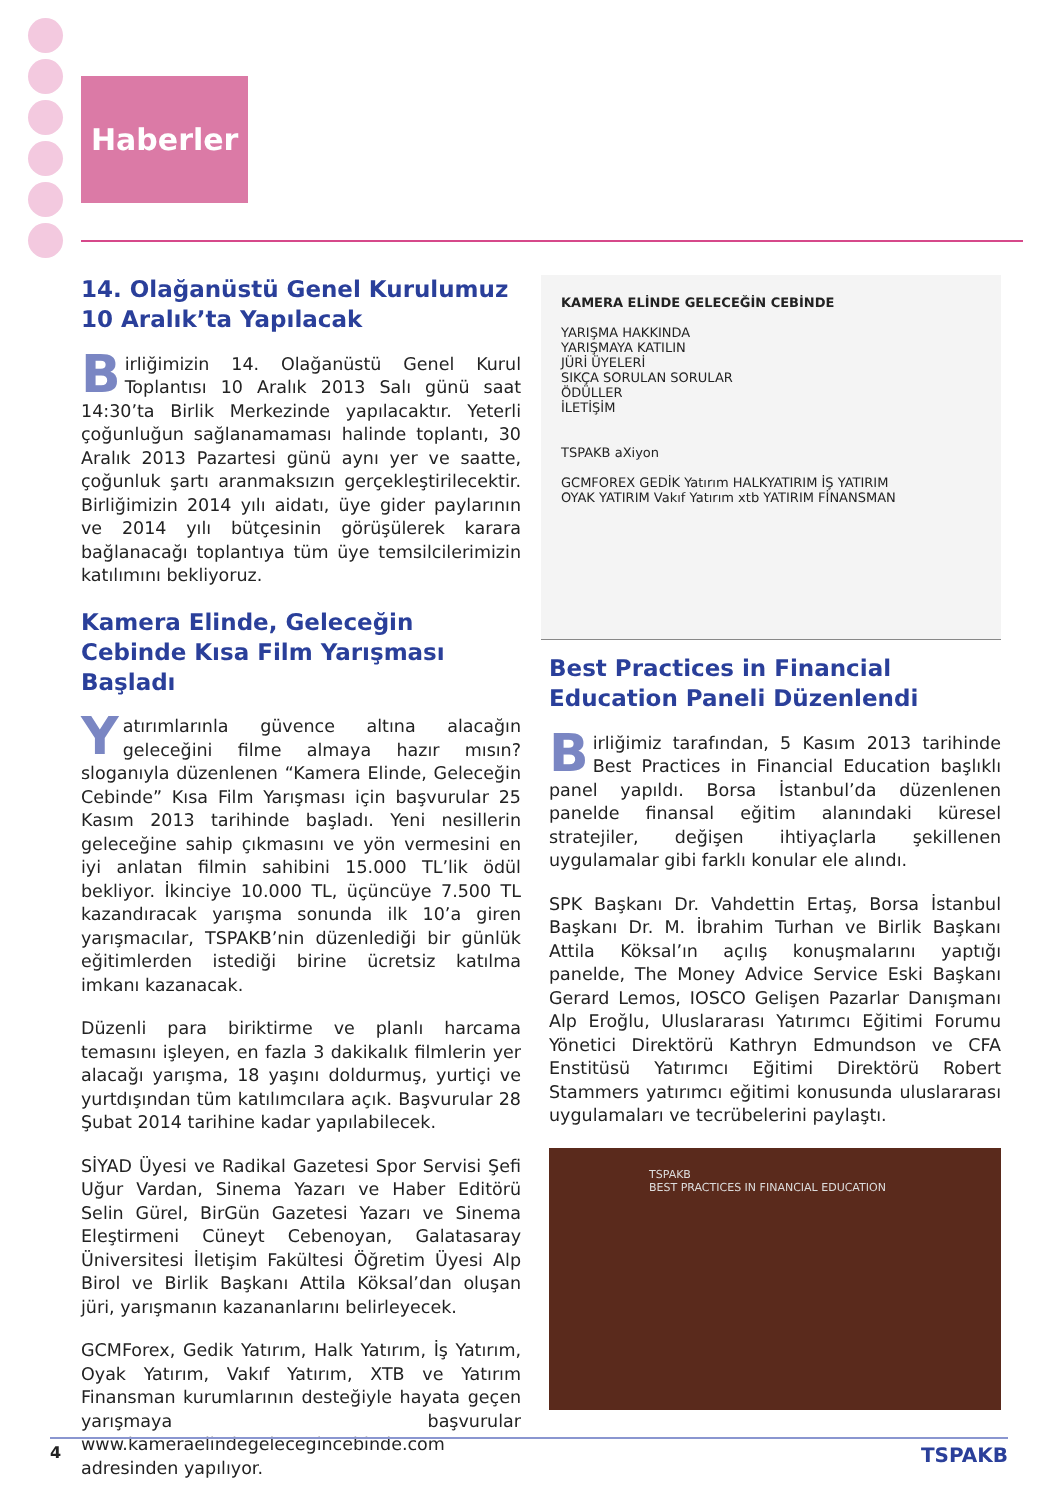Haberler
14. Olağanüstü Genel Kurulumuz 10 Aralık’ta Yapılacak
Birliğimizin 14. Olağanüstü Genel Kurul Toplantısı 10 Aralık 2013 Salı günü saat 14:30’ta Birlik Merkezinde yapılacaktır. Yeterli çoğunluğun sağlanamaması halinde toplantı, 30 Aralık 2013 Pazartesi günü aynı yer ve saatte, çoğunluk şartı aranmaksızın gerçekleştirilecektir. Birliğimizin 2014 yılı aidatı, üye gider paylarının ve 2014 yılı bütçesinin görüşülerek karara bağlanacağı toplantıya tüm üye temsilcilerimizin katılımını bekliyoruz.
Kamera Elinde, Geleceğin Cebinde Kısa Film Yarışması Başladı
Yatırımlarınla güvence altına alacağın geleceğini filme almaya hazır mısın? sloganıyla düzenlenen “Kamera Elinde, Geleceğin Cebinde” Kısa Film Yarışması için başvurular 25 Kasım 2013 tarihinde başladı. Yeni nesillerin geleceğine sahip çıkmasını ve yön vermesini en iyi anlatan filmin sahibini 15.000 TL’lik ödül bekliyor. İkinciye 10.000 TL, üçüncüye 7.500 TL kazandıracak yarışma sonunda ilk 10’a giren yarışmacılar, TSPAKB’nin düzenlediği bir günlük eğitimlerden istediği birine ücretsiz katılma imkanı kazanacak.
Düzenli para biriktirme ve planlı harcama temasını işleyen, en fazla 3 dakikalık filmlerin yer alacağı yarışma, 18 yaşını doldurmuş, yurtiçi ve yurtdışından tüm katılımcılara açık. Başvurular 28 Şubat 2014 tarihine kadar yapılabilecek.
SİYAD Üyesi ve Radikal Gazetesi Spor Servisi Şefi Uğur Vardan, Sinema Yazarı ve Haber Editörü Selin Gürel, BirGün Gazetesi Yazarı ve Sinema Eleştirmeni Cüneyt Cebenoyan, Galatasaray Üniversitesi İletişim Fakültesi Öğretim Üyesi Alp Birol ve Birlik Başkanı Attila Köksal’dan oluşan jüri, yarışmanın kazananlarını belirleyecek.
GCMForex, Gedik Yatırım, Halk Yatırım, İş Yatırım, Oyak Yatırım, Vakıf Yatırım, XTB ve Yatırım Finansman kurumlarının desteğiyle hayata geçen yarışmaya başvurular www.kameraelindegelecegincebinde.com adresinden yapılıyor.
KAMERA ELİNDE GELECEĞİN CEBİNDE
YARIŞMA HAKKINDA
YARIŞMAYA KATILIN
JÜRİ ÜYELERİ
SIKÇA SORULAN SORULAR
ÖDÜLLER
İLETİŞİM
TSPAKB aXiyon
GCMFOREX GEDİK Yatırım HALKYATIRIM İŞ YATIRIM
OYAK YATIRIM Vakıf Yatırım xtb YATIRIM FİNANSMAN
Best Practices in Financial Education Paneli Düzenlendi
Birliğimiz tarafından, 5 Kasım 2013 tarihinde Best Practices in Financial Education başlıklı panel yapıldı. Borsa İstanbul’da düzenlenen panelde finansal eğitim alanındaki küresel stratejiler, değişen ihtiyaçlarla şekillenen uygulamalar gibi farklı konular ele alındı.
SPK Başkanı Dr. Vahdettin Ertaş, Borsa İstanbul Başkanı Dr. M. İbrahim Turhan ve Birlik Başkanı Attila Köksal’ın açılış konuşmalarını yaptığı panelde, The Money Advice Service Eski Başkanı Gerard Lemos, IOSCO Gelişen Pazarlar Danışmanı Alp Eroğlu, Uluslararası Yatırımcı Eğitimi Forumu Yönetici Direktörü Kathryn Edmundson ve CFA Enstitüsü Yatırımcı Eğitimi Direktörü Robert Stammers yatırımcı eğitimi konusunda uluslararası uygulamaları ve tecrübelerini paylaştı.
TSPAKB
BEST PRACTICES IN FINANCIAL EDUCATION
4 TSPAKB